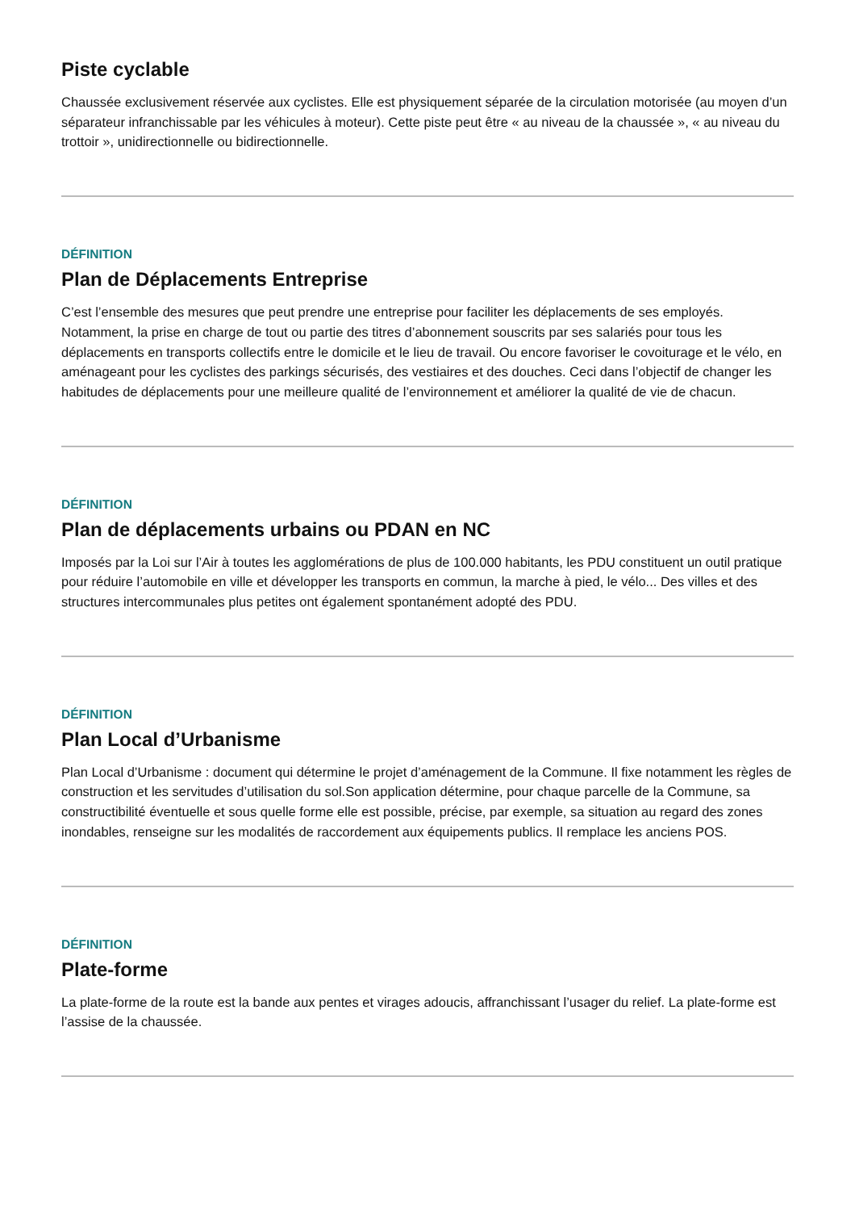Piste cyclable
Chaussée exclusivement réservée aux cyclistes. Elle est physiquement séparée de la circulation motorisée (au moyen d’un séparateur infranchissable par les véhicules à moteur). Cette piste peut être « au niveau de la chaussée », « au niveau du trottoir », unidirectionnelle ou bidirectionnelle.
DÉFINITION
Plan de Déplacements Entreprise
C’est l’ensemble des mesures que peut prendre une entreprise pour faciliter les déplacements de ses employés. Notamment, la prise en charge de tout ou partie des titres d’abonnement souscrits par ses salariés pour tous les déplacements en transports collectifs entre le domicile et le lieu de travail. Ou encore favoriser le covoiturage et le vélo, en aménageant pour les cyclistes des parkings sécurisés, des vestiaires et des douches. Ceci dans l’objectif de changer les habitudes de déplacements pour une meilleure qualité de l’environnement et améliorer la qualité de vie de chacun.
DÉFINITION
Plan de déplacements urbains ou PDAN en NC
Imposés par la Loi sur l’Air à toutes les agglomérations de plus de 100.000 habitants, les PDU constituent un outil pratique pour réduire l’automobile en ville et développer les transports en commun, la marche à pied, le vélo... Des villes et des structures intercommunales plus petites ont également spontanément adopté des PDU.
DÉFINITION
Plan Local d’Urbanisme
Plan Local d’Urbanisme : document qui détermine le projet d’aménagement de la Commune. Il fixe notamment les règles de construction et les servitudes d’utilisation du sol.Son application détermine, pour chaque parcelle de la Commune, sa constructibilité éventuelle et sous quelle forme elle est possible, précise, par exemple, sa situation au regard des zones inondables, renseigne sur les modalités de raccordement aux équipements publics. Il remplace les anciens POS.
DÉFINITION
Plate-forme
La plate-forme de la route est la bande aux pentes et virages adoucis, affranchissant l’usager du relief. La plate-forme est l’assise de la chaussée.